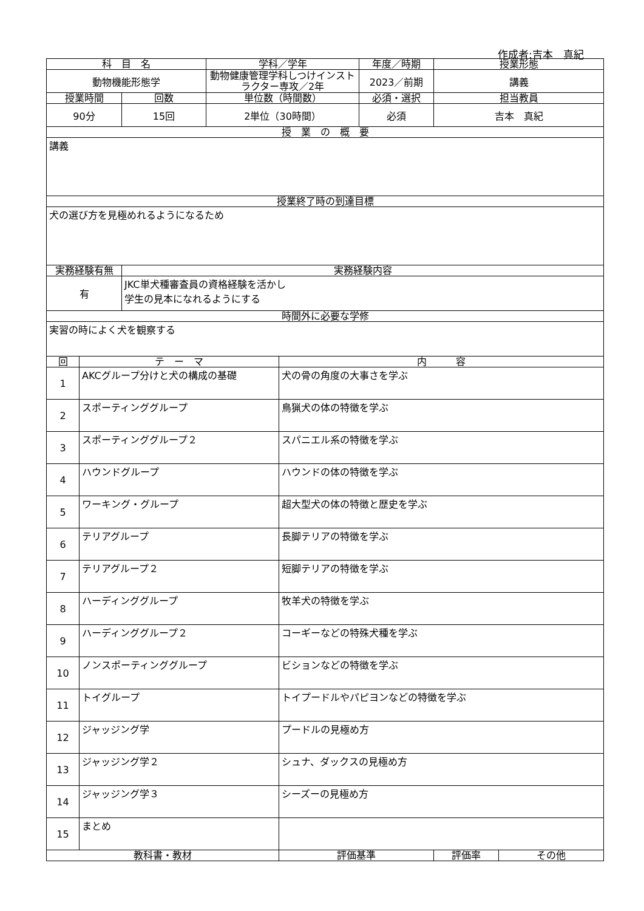作成者:吉本　真紀
| 科 目 名 | | | 学科／学年 | | 年度／時期 | 授業形態 | |
| --- | --- | --- | --- | --- | --- | --- | --- |
| 動物機能形態学 | | | 動物健康管理学科しつけインストラクター専攻／2年 | | 2023／前期 | 講義 | |
| 授業時間 | | 回数 | 単位数（時間数） | | 必須・選択 | 担当教員 | |
| 90分 | | 15回 | 2単位（30時間） | | 必須 | 吉本 真紀 | |
| 授 業 の 概 要 | | | | | | | |
| 講義 | | | | | | | |
| 授業終了時の到達目標 | | | | | | | |
| 犬の選び方を見極めれるようになるため | | | | | | | |
| 実務経験有無 | | 実務経験内容 | | | | | |
| 有 | | JKC単犬種審査員の資格経験を活かし 学生の見本になれるようにする | | | | | |
| 時間外に必要な学修 | | | | | | | |
| 実習の時によく犬を観察する | | | | | | | |
| 回 | テ ー マ | | | 内 容 | | | |
| 1 | AKCグループ分けと犬の構成の基礎 | | | 犬の骨の角度の大事さを学ぶ | | | |
| 2 | スポーティンググループ | | | 鳥猟犬の体の特徴を学ぶ | | | |
| 3 | スポーティンググループ２ | | | スパニエル系の特徴を学ぶ | | | |
| 4 | ハウンドグループ | | | ハウンドの体の特徴を学ぶ | | | |
| 5 | ワーキング・グループ | | | 超大型犬の体の特徴と歴史を学ぶ | | | |
| 6 | テリアグループ | | | 長脚テリアの特徴を学ぶ | | | |
| 7 | テリアグループ２ | | | 短脚テリアの特徴を学ぶ | | | |
| 8 | ハーディンググループ | | | 牧羊犬の特徴を学ぶ | | | |
| 9 | ハーディンググループ２ | | | コーギーなどの特殊犬種を学ぶ | | | |
| 10 | ノンスポーティンググループ | | | ビションなどの特徴を学ぶ | | | |
| 11 | トイグループ | | | トイプードルやパピヨンなどの特徴を学ぶ | | | |
| 12 | ジャッジング学 | | | プードルの見極め方 | | | |
| 13 | ジャッジング学２ | | | シュナ、ダックスの見極め方 | | | |
| 14 | ジャッジング学３ | | | シーズーの見極め方 | | | |
| 15 | まとめ | | | | | | |
| 教科書・教材 | | | | 評価基準 | | 評価率 | その他 |